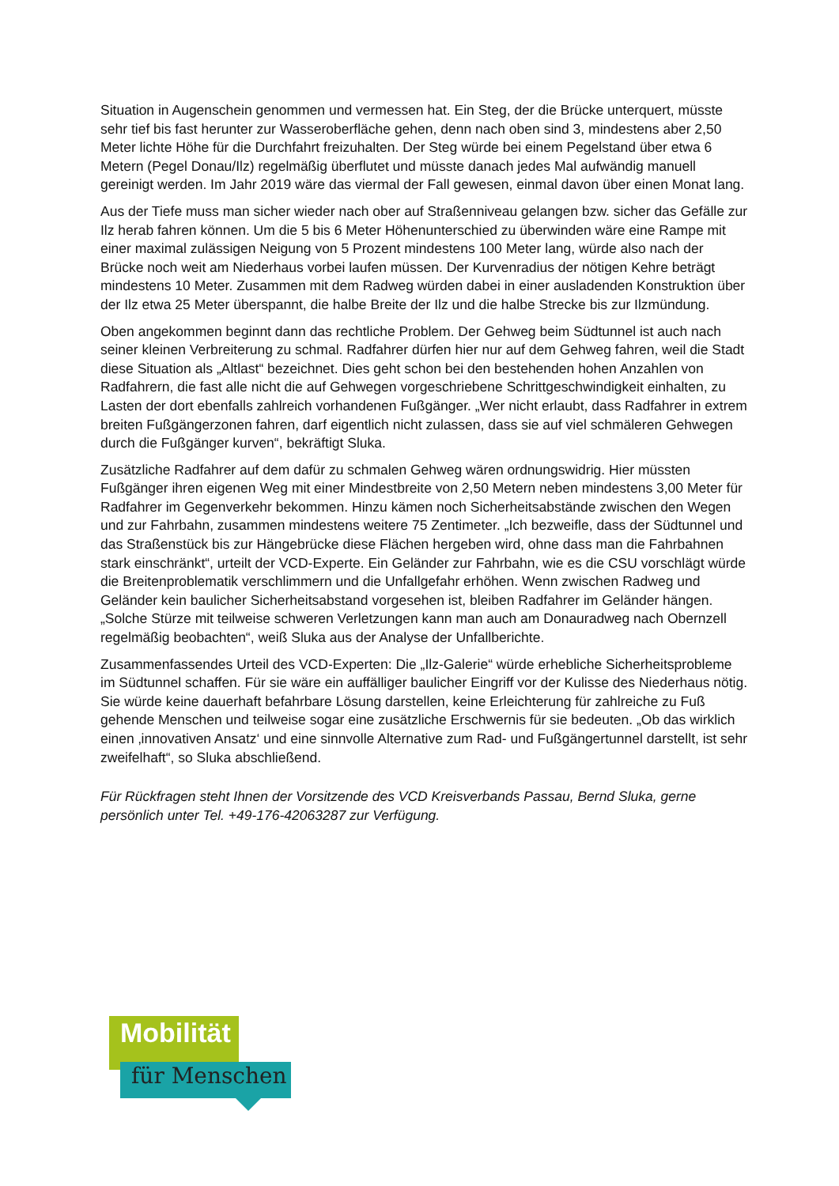Situation in Augenschein genommen und vermessen hat. Ein Steg, der die Brücke unterquert, müsste sehr tief bis fast herunter zur Wasseroberfläche gehen, denn nach oben sind 3, mindestens aber 2,50 Meter lichte Höhe für die Durchfahrt freizuhalten. Der Steg würde bei einem Pegelstand über etwa 6 Metern (Pegel Donau/Ilz) regelmäßig überflutet und müsste danach jedes Mal aufwändig manuell gereinigt werden. Im Jahr 2019 wäre das viermal der Fall gewesen, einmal davon über einen Monat lang.
Aus der Tiefe muss man sicher wieder nach ober auf Straßenniveau gelangen bzw. sicher das Gefälle zur Ilz herab fahren können. Um die 5 bis 6 Meter Höhenunterschied zu überwinden wäre eine Rampe mit einer maximal zulässigen Neigung von 5 Prozent mindestens 100 Meter lang, würde also nach der Brücke noch weit am Niederhaus vorbei laufen müssen. Der Kurvenradius der nötigen Kehre beträgt mindestens 10 Meter. Zusammen mit dem Radweg würden dabei in einer ausladenden Konstruktion über der Ilz etwa 25 Meter überspannt, die halbe Breite der Ilz und die halbe Strecke bis zur Ilzmündung.
Oben angekommen beginnt dann das rechtliche Problem. Der Gehweg beim Südtunnel ist auch nach seiner kleinen Verbreiterung zu schmal. Radfahrer dürfen hier nur auf dem Gehweg fahren, weil die Stadt diese Situation als „Altlast“ bezeichnet. Dies geht schon bei den bestehenden hohen Anzahlen von Radfahrern, die fast alle nicht die auf Gehwegen vorgeschriebene Schrittgeschwindigkeit einhalten, zu Lasten der dort ebenfalls zahlreich vorhandenen Fußgänger. „Wer nicht erlaubt, dass Radfahrer in extrem breiten Fußgängerzonen fahren, darf eigentlich nicht zulassen, dass sie auf viel schmäleren Gehwegen durch die Fußgänger kurven“, bekräftigt Sluka.
Zusätzliche Radfahrer auf dem dafür zu schmalen Gehweg wären ordnungswidrig. Hier müssten Fußgänger ihren eigenen Weg mit einer Mindestbreite von 2,50 Metern neben mindestens 3,00 Meter für Radfahrer im Gegenverkehr bekommen. Hinzu kämen noch Sicherheitsabstände zwischen den Wegen und zur Fahrbahn, zusammen mindestens weitere 75 Zentimeter. „Ich bezweifle, dass der Südtunnel und das Straßenstück bis zur Hängebrücke diese Flächen hergeben wird, ohne dass man die Fahrbahnen stark einschränkt“, urteilt der VCD-Experte. Ein Geländer zur Fahrbahn, wie es die CSU vorschlägt würde die Breitenproblematik verschlimmern und die Unfallgefahr erhöhen. Wenn zwischen Radweg und Geländer kein baulicher Sicherheitsabstand vorgesehen ist, bleiben Radfahrer im Geländer hängen. „Solche Stürze mit teilweise schweren Verletzungen kann man auch am Donauradweg nach Obernzell regelmäßig beobachten“, weiß Sluka aus der Analyse der Unfallberichte.
Zusammenfassendes Urteil des VCD-Experten: Die „Ilz-Galerie“ würde erhebliche Sicherheitsprobleme im Südtunnel schaffen. Für sie wäre ein auffälliger baulicher Eingriff vor der Kulisse des Niederhaus nötig. Sie würde keine dauerhaft befahrbare Lösung darstellen, keine Erleichterung für zahlreiche zu Fuß gehende Menschen und teilweise sogar eine zusätzliche Erschwernis für sie bedeuten. „Ob das wirklich einen ‚innovativen Ansatz‘ und eine sinnvolle Alternative zum Rad- und Fußgängertunnel darstellt, ist sehr zweifelhaft“, so Sluka abschließend.
Für Rückfragen steht Ihnen der Vorsitzende des VCD Kreisverbands Passau, Bernd Sluka, gerne persönlich unter Tel. +49-176-42063287 zur Verfügung.
Mobilität
für Menschen